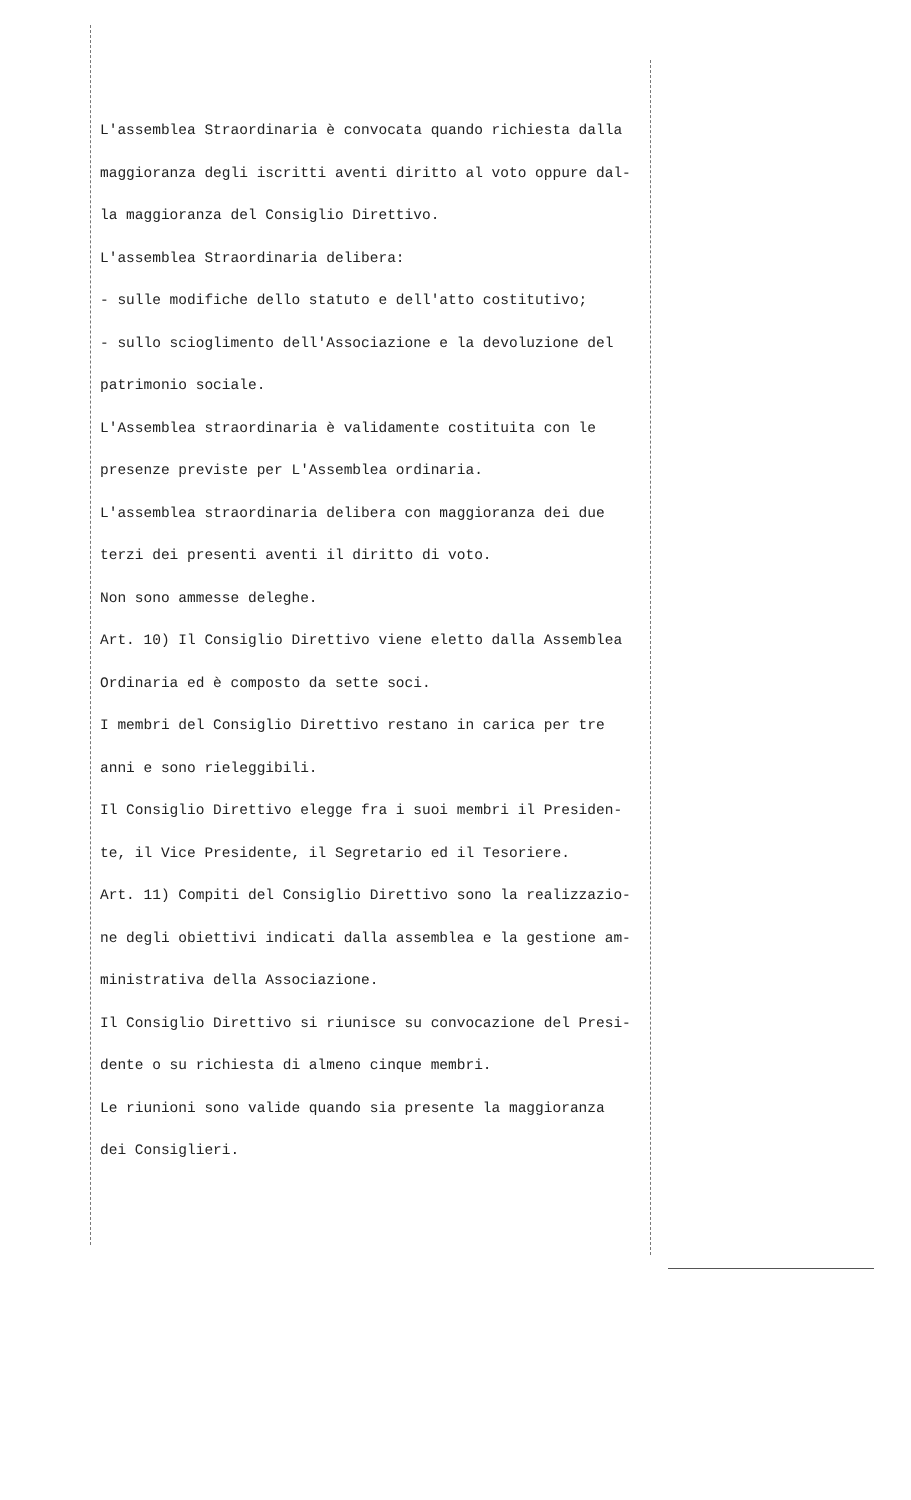L'assemblea Straordinaria è convocata quando richiesta dalla
maggioranza degli iscritti aventi diritto al voto oppure dal-
la maggioranza del Consiglio Direttivo.
L'assemblea Straordinaria delibera:
- sulle modifiche dello statuto e dell'atto costitutivo;
- sullo scioglimento dell'Associazione e la devoluzione del
patrimonio sociale.
L'Assemblea straordinaria è validamente costituita con le
presenze previste per L'Assemblea ordinaria.
L'assemblea straordinaria delibera con maggioranza dei due
terzi dei presenti aventi il diritto di voto.
Non sono ammesse deleghe.
Art. 10) Il Consiglio Direttivo viene eletto dalla Assemblea
Ordinaria ed è composto da sette soci.
I membri del Consiglio Direttivo restano in carica per tre
anni e sono rieleggibili.
Il Consiglio Direttivo elegge fra i suoi membri il Presiden-
te, il Vice Presidente, il Segretario ed il Tesoriere.
Art. 11) Compiti del Consiglio Direttivo sono la realizzazio-
ne degli obiettivi indicati dalla assemblea e la gestione am-
ministrativa della Associazione.
Il Consiglio Direttivo si riunisce su convocazione del Presi-
dente o su richiesta di almeno cinque membri.
Le riunioni sono valide quando sia presente la maggioranza
dei Consiglieri.